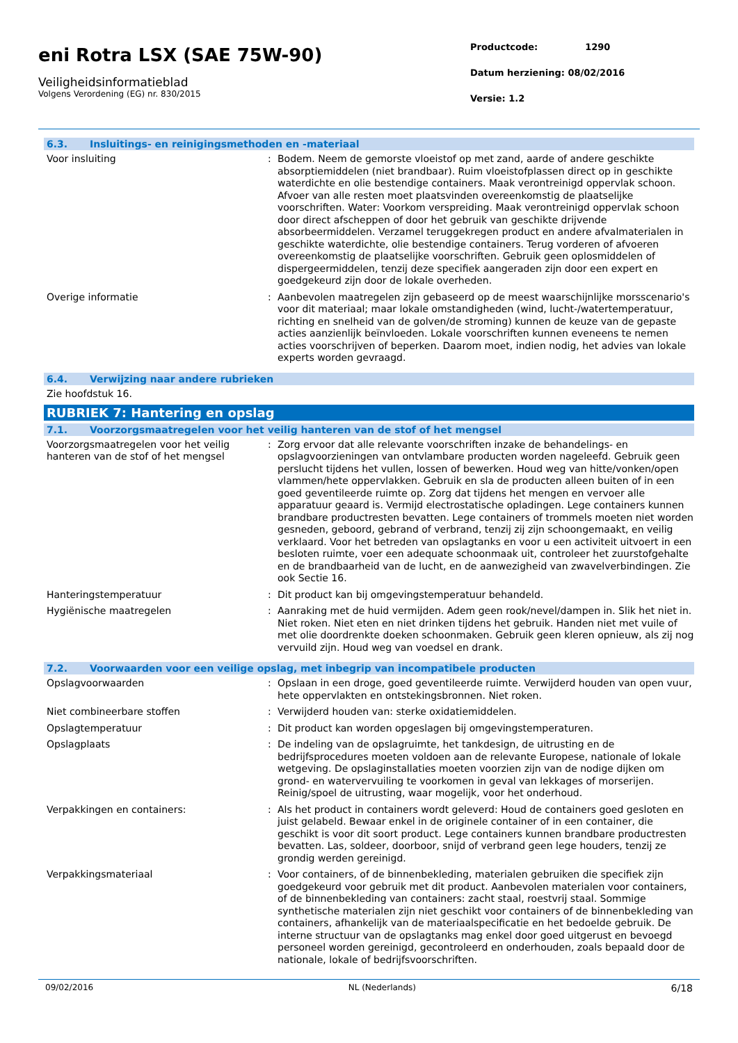eni Rotra LSX (SAE 75W-90)
Veiligheidsinformatieblad
Volgens Verordening (EG) nr. 830/2015
Productcode: 1290
Datum herziening: 08/02/2016
Versie: 1.2
6.3. Insluitings- en reinigingsmethoden en -materiaal
Voor insluiting : Bodem. Neem de gemorste vloeistof op met zand, aarde of andere geschikte absorptiemiddelen (niet brandbaar). Ruim vloeistofplassen direct op in geschikte waterdichte en olie bestendige containers. Maak verontreinigd oppervlak schoon. Afvoer van alle resten moet plaatsvinden overeenkomstig de plaatselijke voorschriften. Water: Voorkom verspreiding. Maak verontreinigd oppervlak schoon door direct afscheppen of door het gebruik van geschikte drijvende absorbeermiddelen. Verzamel teruggekregen product en andere afvalmaterialen in geschikte waterdichte, olie bestendige containers. Terug vorderen of afvoeren overeenkomstig de plaatselijke voorschriften. Gebruik geen oplosmiddelen of dispergeermiddelen, tenzij deze specifiek aangeraden zijn door een expert en goedgekeurd zijn door de lokale overheden.
Overige informatie : Aanbevolen maatregelen zijn gebaseerd op de meest waarschijnlijke morsscenario's voor dit materiaal; maar lokale omstandigheden (wind, lucht-/watertemperatuur, richting en snelheid van de golven/de stroming) kunnen de keuze van de gepaste acties aanzienlijk beïnvloeden. Lokale voorschriften kunnen eveneens te nemen acties voorschrijven of beperken. Daarom moet, indien nodig, het advies van lokale experts worden gevraagd.
6.4. Verwijzing naar andere rubrieken
Zie hoofdstuk 16.
RUBRIEK 7: Hantering en opslag
7.1. Voorzorgsmaatregelen voor het veilig hanteren van de stof of het mengsel
Voorzorgsmaatregelen voor het veilig hanteren van de stof of het mengsel
: Zorg ervoor dat alle relevante voorschriften inzake de behandelings- en opslagvoorzieningen van ontvlambare producten worden nageleefd. Gebruik geen perslucht tijdens het vullen, lossen of bewerken. Houd weg van hitte/vonken/open vlammen/hete oppervlakken. Gebruik en sla de producten alleen buiten of in een goed geventileerde ruimte op. Zorg dat tijdens het mengen en vervoer alle apparatuur geaard is. Vermijd electrostatische opladingen. Lege containers kunnen brandbare productresten bevatten. Lege containers of trommels moeten niet worden gesneden, geboord, gebrand of verbrand, tenzij zij zijn schoongemaakt, en veilig verklaard. Voor het betreden van opslagtanks en voor u een activiteit uitvoert in een besloten ruimte, voer een adequate schoonmaak uit, controleer het zuurstofgehalte en de brandbaarheid van de lucht, en de aanwezigheid van zwavelverbindingen. Zie ook Sectie 16.
Hanteringstemperatuur : Dit product kan bij omgevingstemperatuur behandeld.
Hygiënische maatregelen : Aanraking met de huid vermijden. Adem geen rook/nevel/dampen in. Slik het niet in. Niet roken. Niet eten en niet drinken tijdens het gebruik. Handen niet met vuile of met olie doordrenkte doeken schoonmaken. Gebruik geen kleren opnieuw, als zij nog vervuild zijn. Houd weg van voedsel en drank.
7.2. Voorwaarden voor een veilige opslag, met inbegrip van incompatibele producten
Opslagvoorwaarden : Opslaan in een droge, goed geventileerde ruimte. Verwijderd houden van open vuur, hete oppervlakten en ontstekingsbronnen. Niet roken.
Niet combineerbare stoffen : Verwijderd houden van: sterke oxidatiemiddelen.
Opslagtemperatuur : Dit product kan worden opgeslagen bij omgevingstemperaturen.
Opslagplaats : De indeling van de opslagruimte, het tankdesign, de uitrusting en de bedrijfsprocedures moeten voldoen aan de relevante Europese, nationale of lokale wetgeving. De opslaginstallaties moeten voorzien zijn van de nodige dijken om grond- en watervervuiling te voorkomen in geval van lekkages of morserijen. Reinig/spoel de uitrusting, waar mogelijk, voor het onderhoud.
Verpakkingen en containers: : Als het product in containers wordt geleverd: Houd de containers goed gesloten en juist gelabeld. Bewaar enkel in de originele container of in een container, die geschikt is voor dit soort product. Lege containers kunnen brandbare productresten bevatten. Las, soldeer, doorboor, snijd of verbrand geen lege houders, tenzij ze grondig werden gereinigd.
Verpakkingsmateriaal : Voor containers, of de binnenbekleding, materialen gebruiken die specifiek zijn goedgekeurd voor gebruik met dit product. Aanbevolen materialen voor containers, of de binnenbekleding van containers: zacht staal, roestvrij staal. Sommige synthetische materialen zijn niet geschikt voor containers of de binnenbekleding van containers, afhankelijk van de materiaalspecificatie en het bedoelde gebruik. De interne structuur van de opslagtanks mag enkel door goed uitgerust en bevoegd personeel worden gereinigd, gecontroleerd en onderhouden, zoals bepaald door de nationale, lokale of bedrijfsvoorschriften.
09/02/2016 NL (Nederlands) 6/18